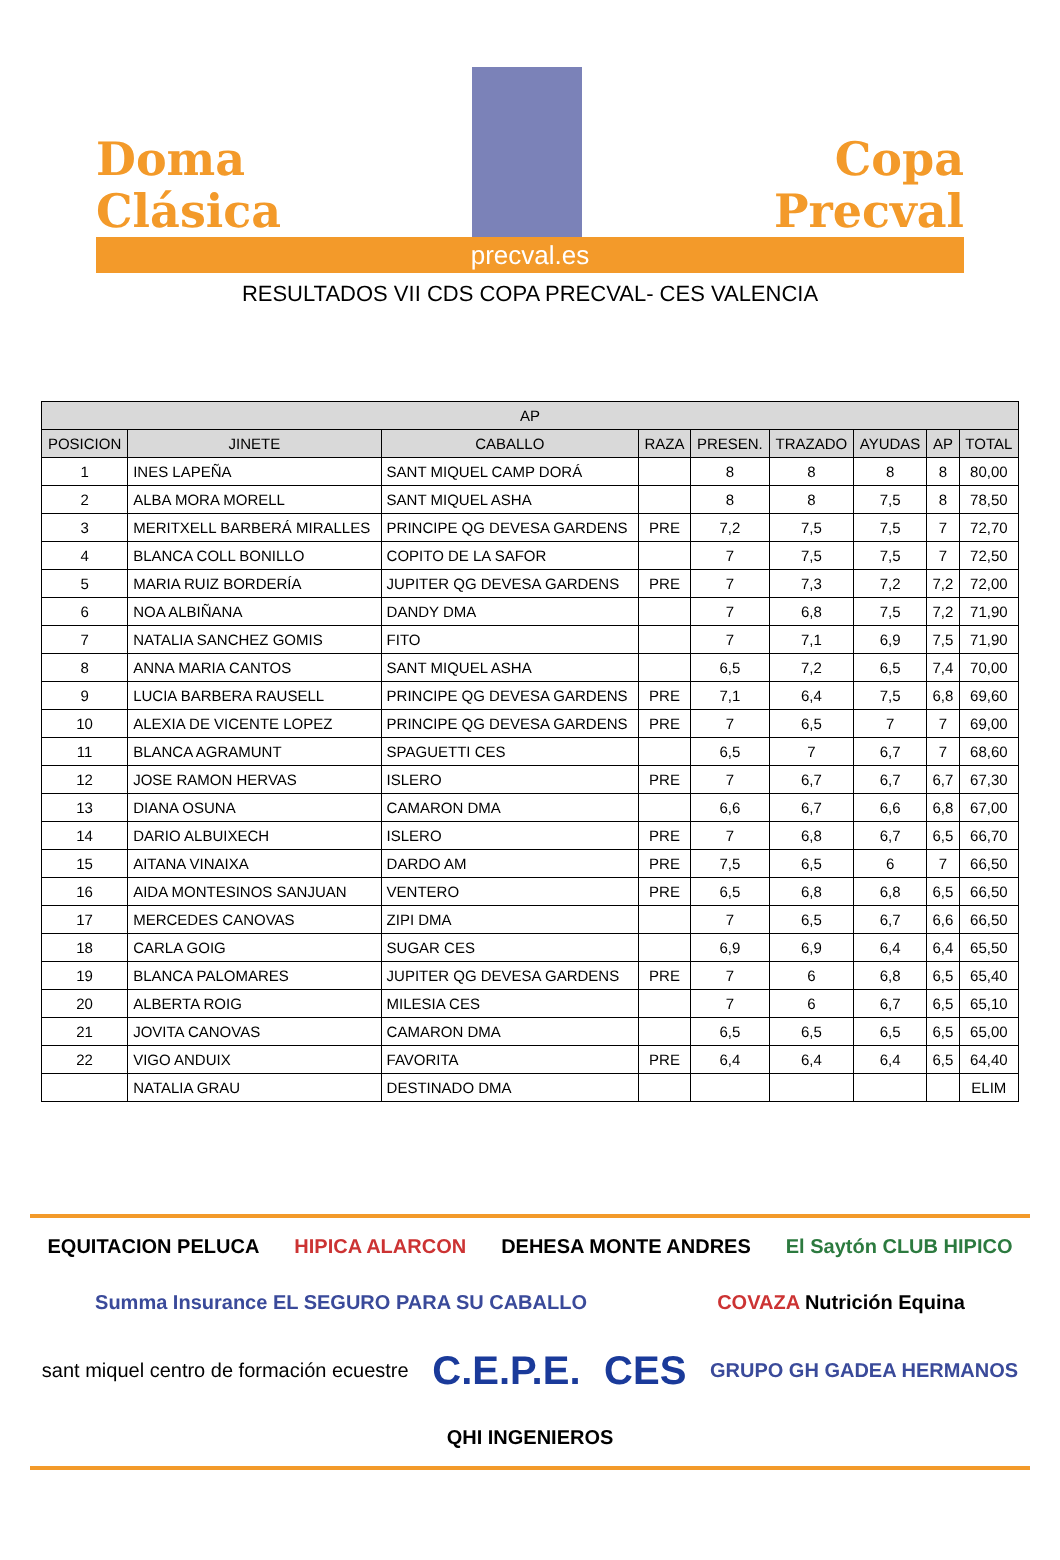Doma
Clásica
Copa
Precval
precval.es
RESULTADOS VII CDS COPA PRECVAL- CES VALENCIA
| AP | | | | | | | | |
| --- | --- | --- | --- | --- | --- | --- | --- | --- |
| POSICION | JINETE | CABALLO | RAZA | PRESEN. | TRAZADO | AYUDAS | AP | TOTAL |
| 1 | INES LAPEÑA | SANT MIQUEL CAMP DORÁ | | 8 | 8 | 8 | 8 | 80,00 |
| 2 | ALBA MORA MORELL | SANT MIQUEL ASHA | | 8 | 8 | 7,5 | 8 | 78,50 |
| 3 | MERITXELL BARBERÁ MIRALLES | PRINCIPE QG DEVESA GARDENS | PRE | 7,2 | 7,5 | 7,5 | 7 | 72,70 |
| 4 | BLANCA COLL BONILLO | COPITO DE LA SAFOR | | 7 | 7,5 | 7,5 | 7 | 72,50 |
| 5 | MARIA RUIZ BORDERÍA | JUPITER QG DEVESA GARDENS | PRE | 7 | 7,3 | 7,2 | 7,2 | 72,00 |
| 6 | NOA ALBIÑANA | DANDY DMA | | 7 | 6,8 | 7,5 | 7,2 | 71,90 |
| 7 | NATALIA SANCHEZ GOMIS | FITO | | 7 | 7,1 | 6,9 | 7,5 | 71,90 |
| 8 | ANNA MARIA CANTOS | SANT MIQUEL ASHA | | 6,5 | 7,2 | 6,5 | 7,4 | 70,00 |
| 9 | LUCIA BARBERA RAUSELL | PRINCIPE QG DEVESA GARDENS | PRE | 7,1 | 6,4 | 7,5 | 6,8 | 69,60 |
| 10 | ALEXIA DE VICENTE LOPEZ | PRINCIPE QG DEVESA GARDENS | PRE | 7 | 6,5 | 7 | 7 | 69,00 |
| 11 | BLANCA AGRAMUNT | SPAGUETTI CES | | 6,5 | 7 | 6,7 | 7 | 68,60 |
| 12 | JOSE RAMON HERVAS | ISLERO | PRE | 7 | 6,7 | 6,7 | 6,7 | 67,30 |
| 13 | DIANA OSUNA | CAMARON DMA | | 6,6 | 6,7 | 6,6 | 6,8 | 67,00 |
| 14 | DARIO ALBUIXECH | ISLERO | PRE | 7 | 6,8 | 6,7 | 6,5 | 66,70 |
| 15 | AITANA VINAIXA | DARDO AM | PRE | 7,5 | 6,5 | 6 | 7 | 66,50 |
| 16 | AIDA MONTESINOS SANJUAN | VENTERO | PRE | 6,5 | 6,8 | 6,8 | 6,5 | 66,50 |
| 17 | MERCEDES CANOVAS | ZIPI DMA | | 7 | 6,5 | 6,7 | 6,6 | 66,50 |
| 18 | CARLA GOIG | SUGAR CES | | 6,9 | 6,9 | 6,4 | 6,4 | 65,50 |
| 19 | BLANCA PALOMARES | JUPITER QG DEVESA GARDENS | PRE | 7 | 6 | 6,8 | 6,5 | 65,40 |
| 20 | ALBERTA ROIG | MILESIA CES | | 7 | 6 | 6,7 | 6,5 | 65,10 |
| 21 | JOVITA CANOVAS | CAMARON DMA | | 6,5 | 6,5 | 6,5 | 6,5 | 65,00 |
| 22 | VIGO ANDUIX | FAVORITA | PRE | 6,4 | 6,4 | 6,4 | 6,5 | 64,40 |
| | NATALIA GRAU | DESTINADO DMA | | | | | | ELIM |
EQUITACION PELUCA HIPICA ALARCON DEHESA MONTE ANDRES El Saytón CLUB HIPICO Summa Insurance EL SEGURO PARA SU CABALLO COVAZA Nutrición Equina sant miquel centro de formación ecuestre C.E.P.E. CES GRUPO GH GADEA HERMANOS QHI INGENIEROS